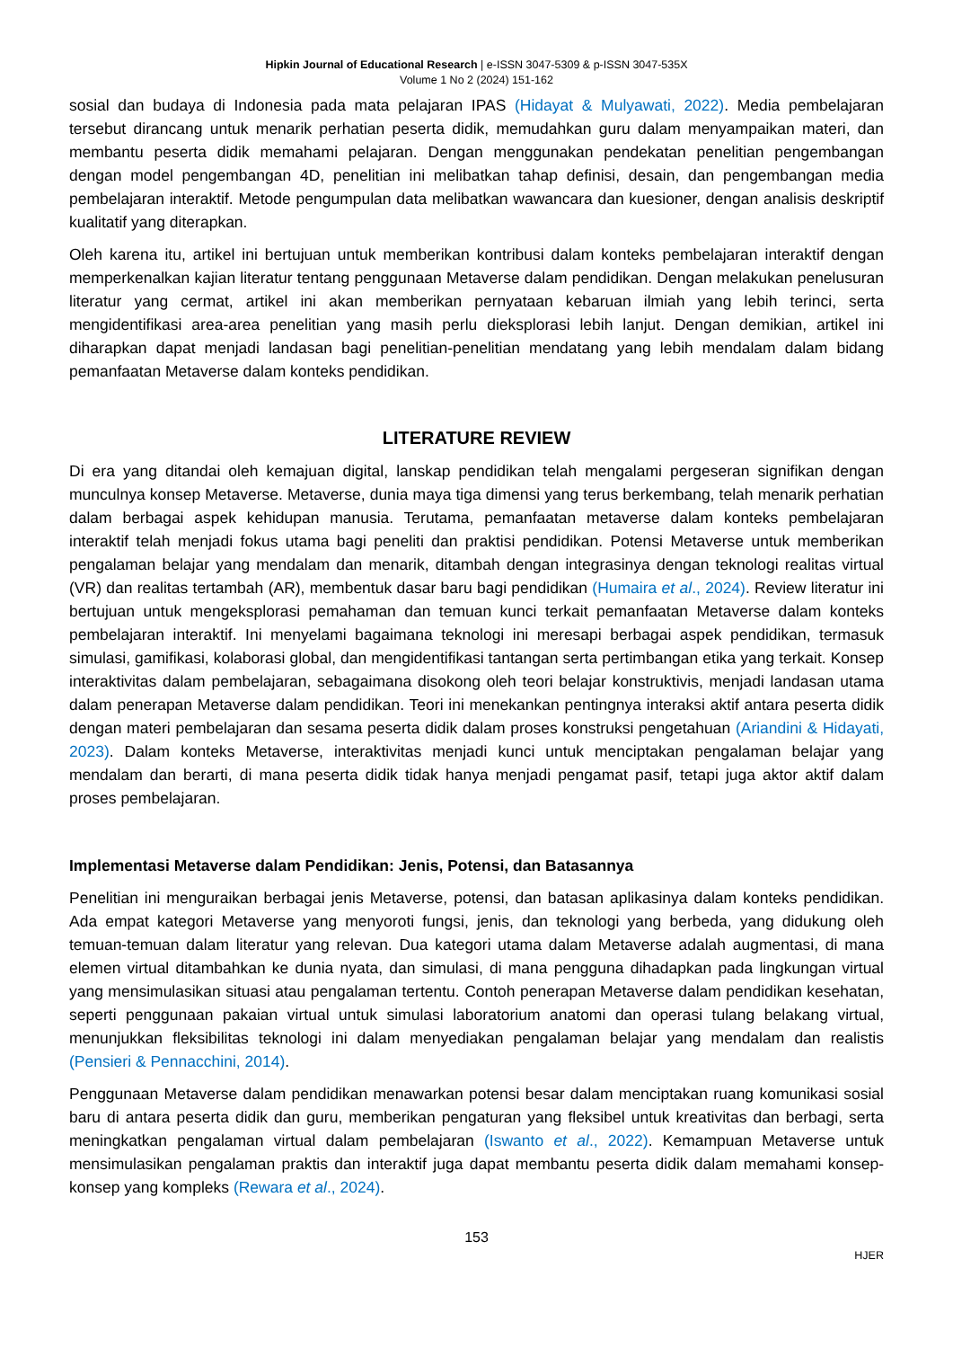Hipkin Journal of Educational Research | e-ISSN 3047-5309 & p-ISSN 3047-535X
Volume 1 No 2 (2024) 151-162
sosial dan budaya di Indonesia pada mata pelajaran IPAS (Hidayat & Mulyawati, 2022). Media pembelajaran tersebut dirancang untuk menarik perhatian peserta didik, memudahkan guru dalam menyampaikan materi, dan membantu peserta didik memahami pelajaran. Dengan menggunakan pendekatan penelitian pengembangan dengan model pengembangan 4D, penelitian ini melibatkan tahap definisi, desain, dan pengembangan media pembelajaran interaktif. Metode pengumpulan data melibatkan wawancara dan kuesioner, dengan analisis deskriptif kualitatif yang diterapkan.
Oleh karena itu, artikel ini bertujuan untuk memberikan kontribusi dalam konteks pembelajaran interaktif dengan memperkenalkan kajian literatur tentang penggunaan Metaverse dalam pendidikan. Dengan melakukan penelusuran literatur yang cermat, artikel ini akan memberikan pernyataan kebaruan ilmiah yang lebih terinci, serta mengidentifikasi area-area penelitian yang masih perlu dieksplorasi lebih lanjut. Dengan demikian, artikel ini diharapkan dapat menjadi landasan bagi penelitian-penelitian mendatang yang lebih mendalam dalam bidang pemanfaatan Metaverse dalam konteks pendidikan.
LITERATURE REVIEW
Di era yang ditandai oleh kemajuan digital, lanskap pendidikan telah mengalami pergeseran signifikan dengan munculnya konsep Metaverse. Metaverse, dunia maya tiga dimensi yang terus berkembang, telah menarik perhatian dalam berbagai aspek kehidupan manusia. Terutama, pemanfaatan metaverse dalam konteks pembelajaran interaktif telah menjadi fokus utama bagi peneliti dan praktisi pendidikan. Potensi Metaverse untuk memberikan pengalaman belajar yang mendalam dan menarik, ditambah dengan integrasinya dengan teknologi realitas virtual (VR) dan realitas tertambah (AR), membentuk dasar baru bagi pendidikan (Humaira et al., 2024). Review literatur ini bertujuan untuk mengeksplorasi pemahaman dan temuan kunci terkait pemanfaatan Metaverse dalam konteks pembelajaran interaktif. Ini menyelami bagaimana teknologi ini meresapi berbagai aspek pendidikan, termasuk simulasi, gamifikasi, kolaborasi global, dan mengidentifikasi tantangan serta pertimbangan etika yang terkait. Konsep interaktivitas dalam pembelajaran, sebagaimana disokong oleh teori belajar konstruktivis, menjadi landasan utama dalam penerapan Metaverse dalam pendidikan. Teori ini menekankan pentingnya interaksi aktif antara peserta didik dengan materi pembelajaran dan sesama peserta didik dalam proses konstruksi pengetahuan (Ariandini & Hidayati, 2023). Dalam konteks Metaverse, interaktivitas menjadi kunci untuk menciptakan pengalaman belajar yang mendalam dan berarti, di mana peserta didik tidak hanya menjadi pengamat pasif, tetapi juga aktor aktif dalam proses pembelajaran.
Implementasi Metaverse dalam Pendidikan: Jenis, Potensi, dan Batasannya
Penelitian ini menguraikan berbagai jenis Metaverse, potensi, dan batasan aplikasinya dalam konteks pendidikan. Ada empat kategori Metaverse yang menyoroti fungsi, jenis, dan teknologi yang berbeda, yang didukung oleh temuan-temuan dalam literatur yang relevan. Dua kategori utama dalam Metaverse adalah augmentasi, di mana elemen virtual ditambahkan ke dunia nyata, dan simulasi, di mana pengguna dihadapkan pada lingkungan virtual yang mensimulasikan situasi atau pengalaman tertentu. Contoh penerapan Metaverse dalam pendidikan kesehatan, seperti penggunaan pakaian virtual untuk simulasi laboratorium anatomi dan operasi tulang belakang virtual, menunjukkan fleksibilitas teknologi ini dalam menyediakan pengalaman belajar yang mendalam dan realistis (Pensieri & Pennacchini, 2014).
Penggunaan Metaverse dalam pendidikan menawarkan potensi besar dalam menciptakan ruang komunikasi sosial baru di antara peserta didik dan guru, memberikan pengaturan yang fleksibel untuk kreativitas dan berbagi, serta meningkatkan pengalaman virtual dalam pembelajaran (Iswanto et al., 2022). Kemampuan Metaverse untuk mensimulasikan pengalaman praktis dan interaktif juga dapat membantu peserta didik dalam memahami konsep-konsep yang kompleks (Rewara et al., 2024).
153
HJER